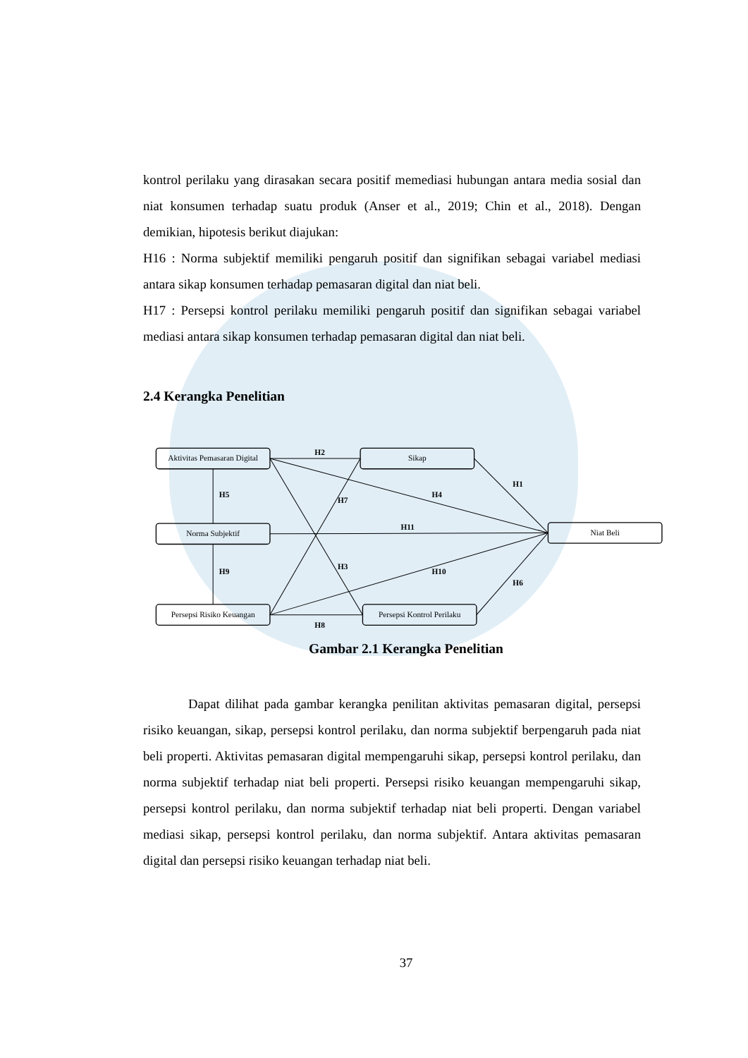kontrol perilaku yang dirasakan secara positif memediasi hubungan antara media sosial dan niat konsumen terhadap suatu produk (Anser et al., 2019; Chin et al., 2018). Dengan demikian, hipotesis berikut diajukan:
H16 : Norma subjektif memiliki pengaruh positif dan signifikan sebagai variabel mediasi antara sikap konsumen terhadap pemasaran digital dan niat beli.
H17 : Persepsi kontrol perilaku memiliki pengaruh positif dan signifikan sebagai variabel mediasi antara sikap konsumen terhadap pemasaran digital dan niat beli.
2.4 Kerangka Penelitian
Aktivitas Pemasaran Digital
Sikap
Norma Subjektif
Niat Beli
Persepsi Risiko Keuangan
Persepsi Kontrol Perilaku
H2
H1
H5
H7
H4
H11
H9
H3
H10
H6
H8
Gambar 2.1 Kerangka Penelitian
Dapat dilihat pada gambar kerangka penilitan aktivitas pemasaran digital, persepsi risiko keuangan, sikap, persepsi kontrol perilaku, dan norma subjektif berpengaruh pada niat beli properti. Aktivitas pemasaran digital mempengaruhi sikap, persepsi kontrol perilaku, dan norma subjektif terhadap niat beli properti. Persepsi risiko keuangan mempengaruhi sikap, persepsi kontrol perilaku, dan norma subjektif terhadap niat beli properti. Dengan variabel mediasi sikap, persepsi kontrol perilaku, dan norma subjektif. Antara aktivitas pemasaran digital dan persepsi risiko keuangan terhadap niat beli.
37